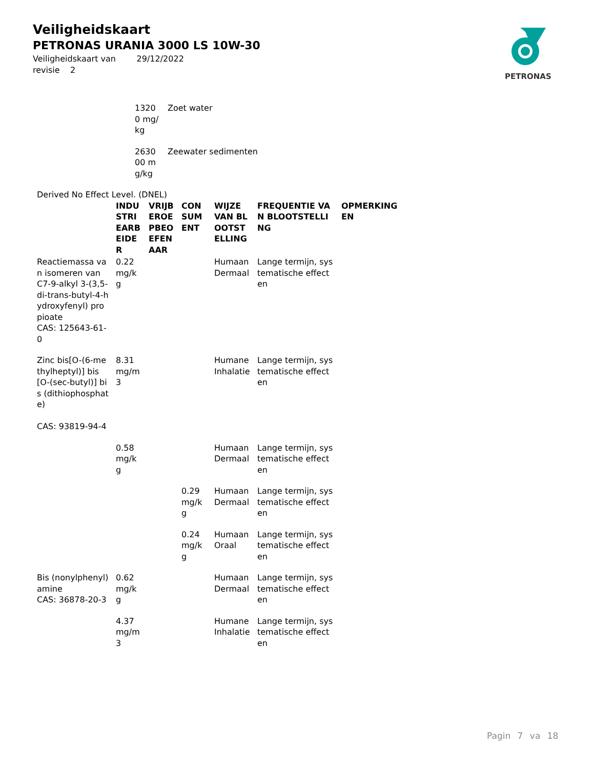Veiligheidskaart
PETRONAS URANIA 3000 LS 10W-30
Veiligheidskaart van 29/12/2022
revisie 2
PETRONAS
| 13200 mg/kg | Zoet water |
| 263000 mg/kg | Zeewater sedimenten |
Derived No Effect Level. (DNEL)
| | INDUSTRIEARBEIDER | VRIJBEROEPBEOEFENAAR | CONSUMENT | WIJZE VAN BLOOTSTELLING | FREQUENTIE VAN BLOOTSTELLING | OPMERKINGEN |
| --- | --- | --- | --- | --- | --- | --- |
| Reactiemassa van isomeren van C7-9-alkyl 3-(3,5-di-trans-butyl-4-hydroxyfenyl) propioate CAS: 125643-61-0 | 0.22 mg/kg | | | Humaan Dermaal | Lange termijn, systematische effecten | |
| Zinc bis[O-(6-methylheptyl)] bis[O-(sec-butyl)] bis (dithiophosphate) CAS: 93819-94-4 | 8.31 mg/m3 | | | Humane Inhalatie | Lange termijn, systematische effecten | |
| | 0.58 mg/kg | | | Humaan Dermaal | Lange termijn, systematische effecten | |
| | | | 0.29 mg/kg | Humaan Dermaal | Lange termijn, systematische effecten | |
| | | | 0.24 mg/kg | Humaan Oraal | Lange termijn, systematische effecten | |
| Bis (nonylphenyl) amine CAS: 36878-20-3 | 0.62 mg/kg | | | Humaan Dermaal | Lange termijn, systematische effecten | |
| | 4.37 mg/m3 | | | Humane Inhalatie | Lange termijn, systematische effecten | |
Pagin 7 va 18